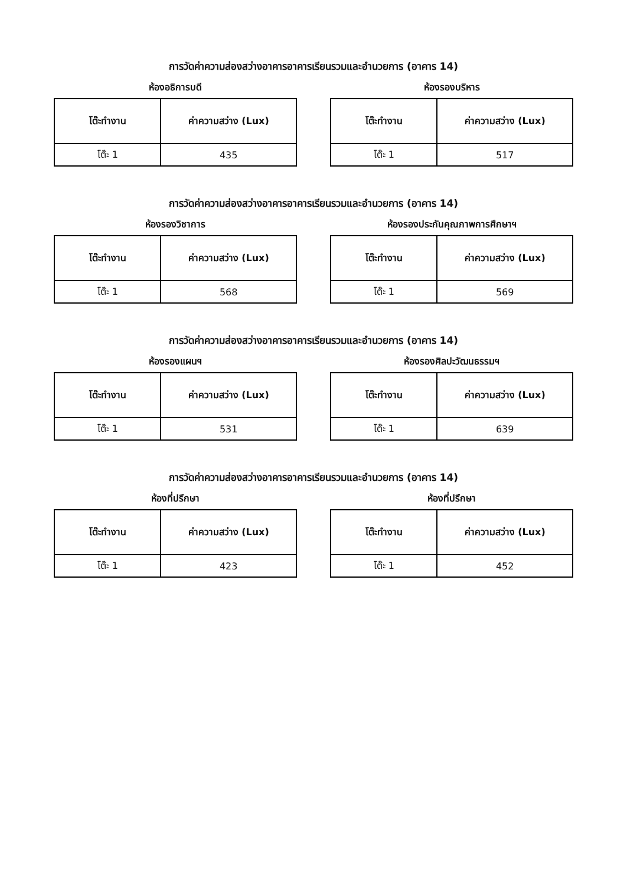การวัดค่าความส่องสว่างอาคารอาคารเรียนรวมและอำนวยการ (อาคาร 14)
ห้องอธิการบดี
| โต๊ะทำงาน | ค่าความสว่าง (Lux) |
| --- | --- |
| โต๊ะ 1 | 435 |
ห้องรองบริหาร
| โต๊ะทำงาน | ค่าความสว่าง (Lux) |
| --- | --- |
| โต๊ะ 1 | 517 |
การวัดค่าความส่องสว่างอาคารอาคารเรียนรวมและอำนวยการ (อาคาร 14)
ห้องรองวิชาการ
| โต๊ะทำงาน | ค่าความสว่าง (Lux) |
| --- | --- |
| โต๊ะ 1 | 568 |
ห้องรองประกันคุณภาพการศึกษาฯ
| โต๊ะทำงาน | ค่าความสว่าง (Lux) |
| --- | --- |
| โต๊ะ 1 | 569 |
การวัดค่าความส่องสว่างอาคารอาคารเรียนรวมและอำนวยการ (อาคาร 14)
ห้องรองแผนฯ
| โต๊ะทำงาน | ค่าความสว่าง (Lux) |
| --- | --- |
| โต๊ะ 1 | 531 |
ห้องรองศิลปะวัฒนธรรมฯ
| โต๊ะทำงาน | ค่าความสว่าง (Lux) |
| --- | --- |
| โต๊ะ 1 | 639 |
การวัดค่าความส่องสว่างอาคารอาคารเรียนรวมและอำนวยการ (อาคาร 14)
ห้องที่ปรึกษา
| โต๊ะทำงาน | ค่าความสว่าง (Lux) |
| --- | --- |
| โต๊ะ 1 | 423 |
ห้องที่ปรึกษา
| โต๊ะทำงาน | ค่าความสว่าง (Lux) |
| --- | --- |
| โต๊ะ 1 | 452 |